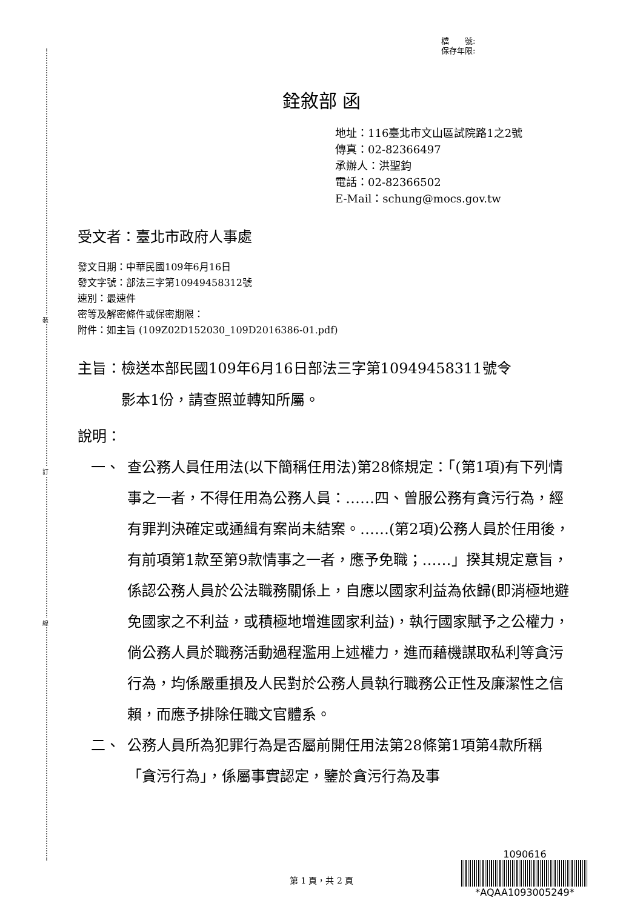裝
訂
線
檔　　號:
保存年限:
銓敘部 函
地址：116臺北市文山區試院路1之2號
傳真：02-82366497
承辦人：洪聖鈞
電話：02-82366502
E-Mail：schung@mocs.gov.tw
受文者：臺北市政府人事處
發文日期：中華民國109年6月16日
發文字號：部法三字第10949458312號
速別：最速件
密等及解密條件或保密期限：
附件：如主旨 (109Z02D152030_109D2016386-01.pdf)
主旨：檢送本部民國109年6月16日部法三字第10949458311號令
　　　影本1份，請查照並轉知所屬。
說明：
一、 查公務人員任用法(以下簡稱任用法)第28條規定：「(第1項)有下列情事之一者，不得任用為公務人員：……四、曾服公務有貪污行為，經有罪判決確定或通緝有案尚未結案。……(第2項)公務人員於任用後，有前項第1款至第9款情事之一者，應予免職；……」揆其規定意旨，係認公務人員於公法職務關係上，自應以國家利益為依歸(即消極地避免國家之不利益，或積極地增進國家利益)，執行國家賦予之公權力，倘公務人員於職務活動過程濫用上述權力，進而藉機謀取私利等貪污行為，均係嚴重損及人民對於公務人員執行職務公正性及廉潔性之信賴，而應予排除任職文官體系。
二、 公務人員所為犯罪行為是否屬前開任用法第28條第1項第4款所稱「貪污行為」，係屬事實認定，鑒於貪污行為及事
第 1 頁，共 2 頁
1090616
*AQAA1093005249*